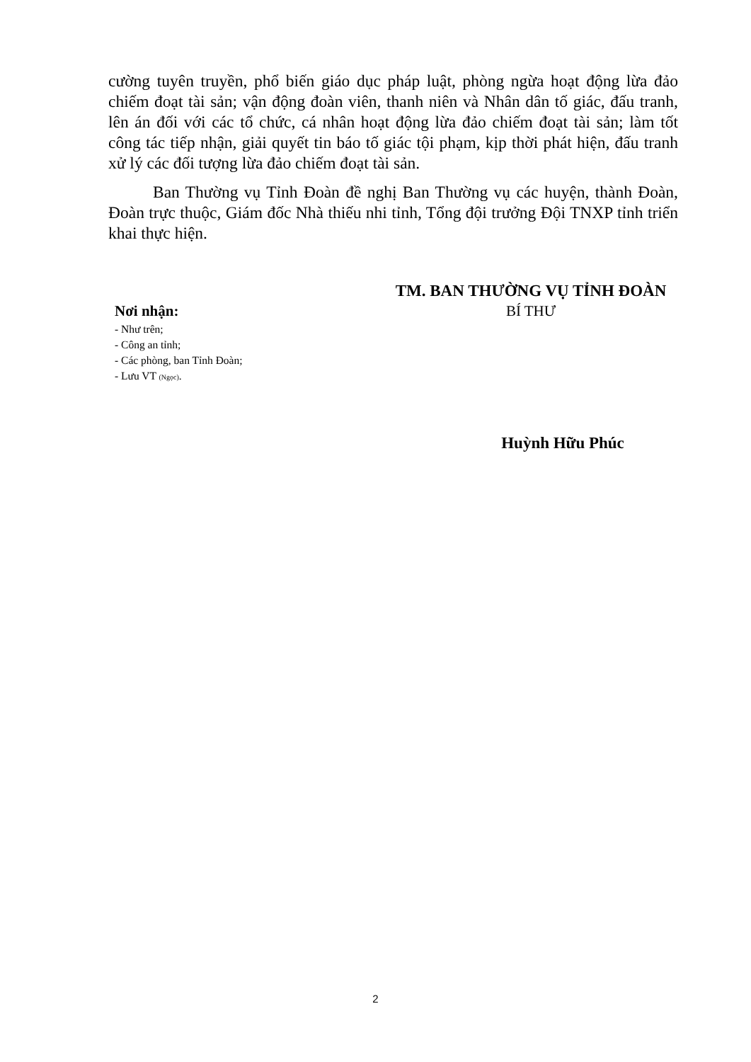cường tuyên truyền, phổ biến giáo dục pháp luật, phòng ngừa hoạt động lừa đảo chiếm đoạt tài sản; vận động đoàn viên, thanh niên và Nhân dân tố giác, đấu tranh, lên án đối với các tổ chức, cá nhân hoạt động lừa đảo chiếm đoạt tài sản; làm tốt công tác tiếp nhận, giải quyết tin báo tố giác tội phạm, kịp thời phát hiện, đấu tranh xử lý các đối tượng lừa đảo chiếm đoạt tài sản.
Ban Thường vụ Tỉnh Đoàn đề nghị Ban Thường vụ các huyện, thành Đoàn, Đoàn trực thuộc, Giám đốc Nhà thiếu nhi tỉnh, Tổng đội trưởng Đội TNXP tỉnh triển khai thực hiện.
Nơi nhận:
- Như trên;
- Công an tỉnh;
- Các phòng, ban Tỉnh Đoàn;
- Lưu VT (Ngọc).
TM. BAN THƯỜNG VỤ TỈNH ĐOÀN
BÍ THƯ
Huỳnh Hữu Phúc
2